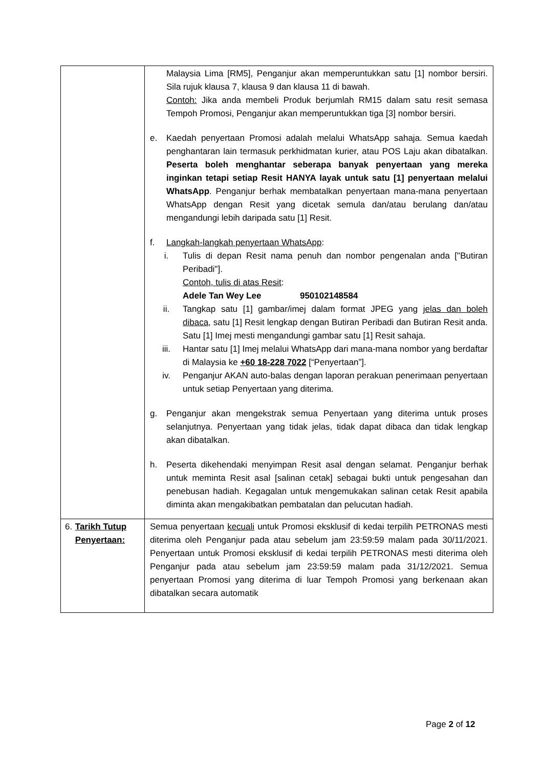| | Malaysia Lima [RM5], Penganjur akan memperuntukkan satu [1] nombor bersiri. Sila rujuk klausa 7, klausa 9 dan klausa 11 di bawah. Contoh: Jika anda membeli Produk berjumlah RM15 dalam satu resit semasa Tempoh Promosi, Penganjur akan memperuntukkan tiga [3] nombor bersiri. e. Kaedah penyertaan Promosi adalah melalui WhatsApp sahaja. Semua kaedah penghantaran lain termasuk perkhidmatan kurier, atau POS Laju akan dibatalkan. Peserta boleh menghantar seberapa banyak penyertaan yang mereka inginkan tetapi setiap Resit HANYA layak untuk satu [1] penyertaan melalui WhatsApp . Penganjur berhak membatalkan penyertaan mana-mana penyertaan WhatsApp dengan Resit yang dicetak semula dan/atau berulang dan/atau mengandungi lebih daripada satu [1] Resit. f. Langkah-langkah penyertaan WhatsApp : i. Tulis di depan Resit nama penuh dan nombor pengenalan anda ["Butiran Peribadi"]. Contoh, tulis di atas Resit : Adele Tan Wey Lee 950102148584 ii. Tangkap satu [1] gambar/imej dalam format JPEG yang jelas dan boleh dibaca , satu [1] Resit lengkap dengan Butiran Peribadi dan Butiran Resit anda. Satu [1] Imej mesti mengandungi gambar satu [1] Resit sahaja. iii. Hantar satu [1] Imej melalui WhatsApp dari mana-mana nombor yang berdaftar di Malaysia ke +60 18-228 7022 [“Penyertaan”]. iv. Penganjur AKAN auto-balas dengan laporan perakuan penerimaan penyertaan untuk setiap Penyertaan yang diterima. g. Penganjur akan mengekstrak semua Penyertaan yang diterima untuk proses selanjutnya. Penyertaan yang tidak jelas, tidak dapat dibaca dan tidak lengkap akan dibatalkan. h. Peserta dikehendaki menyimpan Resit asal dengan selamat. Penganjur berhak untuk meminta Resit asal [salinan cetak] sebagai bukti untuk pengesahan dan penebusan hadiah. Kegagalan untuk mengemukakan salinan cetak Resit apabila diminta akan mengakibatkan pembatalan dan pelucutan hadiah. |
| 6. Tarikh Tutup Penyertaan: | Semua penyertaan kecuali untuk Promosi eksklusif di kedai terpilih PETRONAS mesti diterima oleh Penganjur pada atau sebelum jam 23:59:59 malam pada 30/11/2021. Penyertaan untuk Promosi eksklusif di kedai terpilih PETRONAS mesti diterima oleh Penganjur pada atau sebelum jam 23:59:59 malam pada 31/12/2021. Semua penyertaan Promosi yang diterima di luar Tempoh Promosi yang berkenaan akan dibatalkan secara automatik |
Page 2 of 12